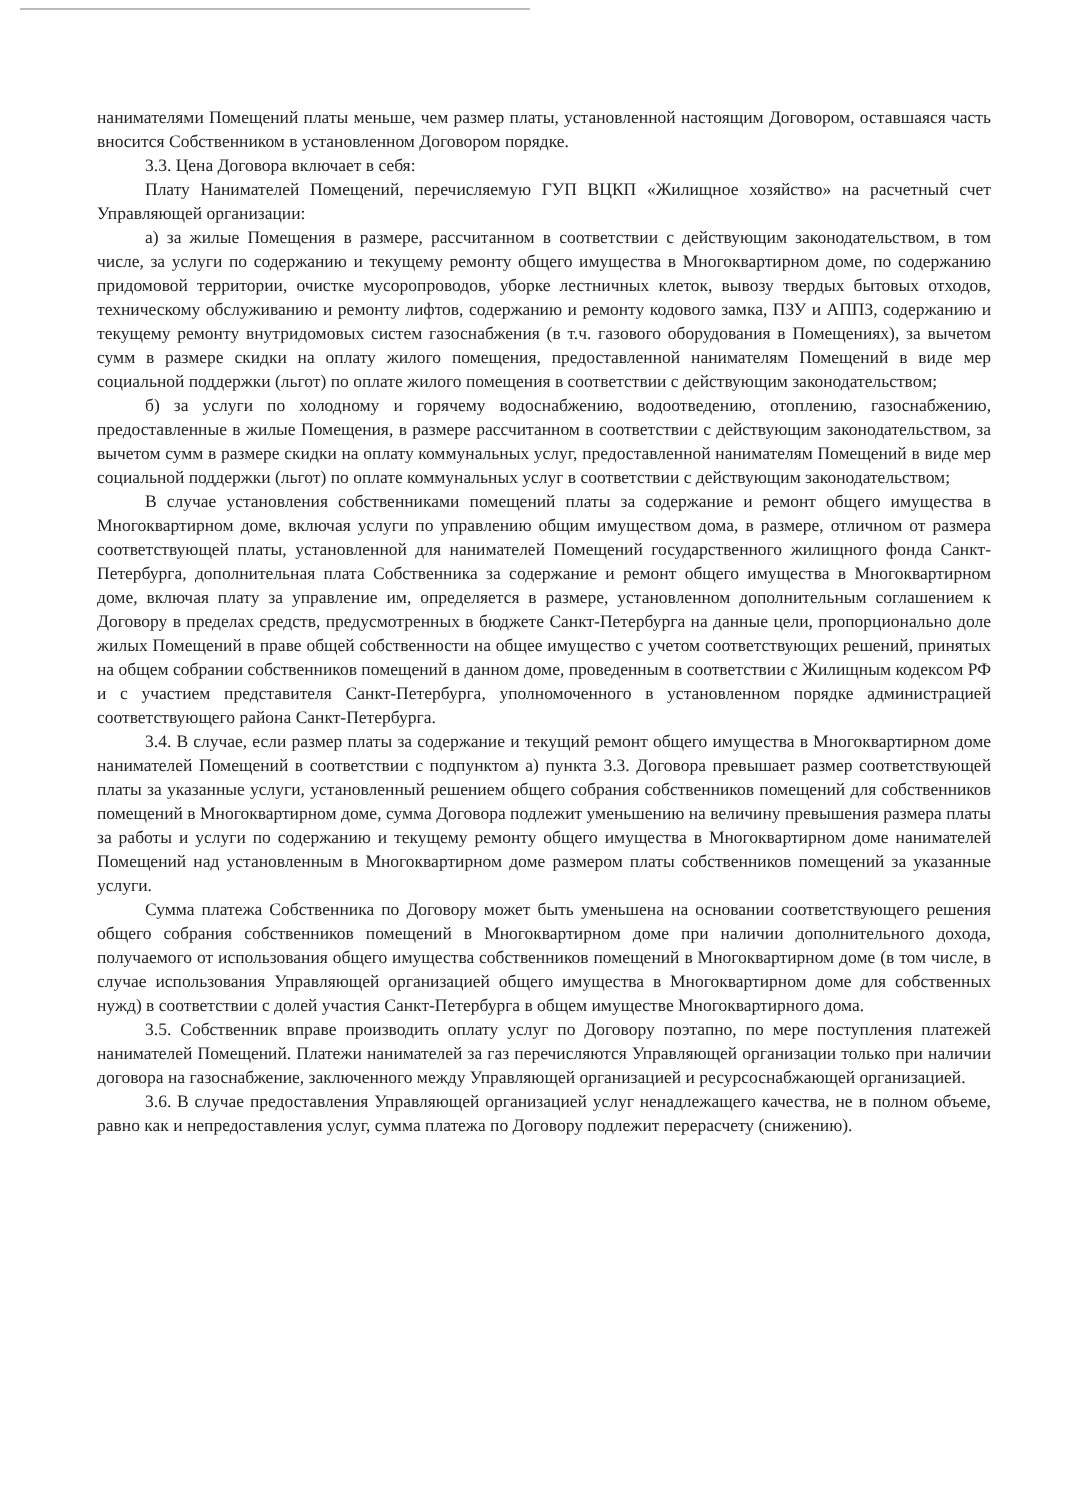нанимателями Помещений платы меньше, чем размер платы, установленной настоящим Договором, оставшаяся часть вносится Собственником в установленном Договором порядке.
3.3. Цена Договора включает в себя:
Плату Нанимателей Помещений, перечисляемую ГУП ВЦКП «Жилищное хозяйство» на расчетный счет Управляющей организации:
а) за жилые Помещения в размере, рассчитанном в соответствии с действующим законодательством, в том числе, за услуги по содержанию и текущему ремонту общего имущества в Многоквартирном доме, по содержанию придомовой территории, очистке мусоропроводов, уборке лестничных клеток, вывозу твердых бытовых отходов, техническому обслуживанию и ремонту лифтов, содержанию и ремонту кодового замка, ПЗУ и АППЗ, содержанию и текущему ремонту внутридомовых систем газоснабжения (в т.ч. газового оборудования в Помещениях), за вычетом сумм в размере скидки на оплату жилого помещения, предоставленной нанимателям Помещений в виде мер социальной поддержки (льгот) по оплате жилого помещения в соответствии с действующим законодательством;
б) за услуги по холодному и горячему водоснабжению, водоотведению, отоплению, газоснабжению, предоставленные в жилые Помещения, в размере рассчитанном в соответствии с действующим законодательством, за вычетом сумм в размере скидки на оплату коммунальных услуг, предоставленной нанимателям Помещений в виде мер социальной поддержки (льгот) по оплате коммунальных услуг в соответствии с действующим законодательством;
В случае установления собственниками помещений платы за содержание и ремонт общего имущества в Многоквартирном доме, включая услуги по управлению общим имуществом дома, в размере, отличном от размера соответствующей платы, установленной для нанимателей Помещений государственного жилищного фонда Санкт-Петербурга, дополнительная плата Собственника за содержание и ремонт общего имущества в Многоквартирном доме, включая плату за управление им, определяется в размере, установленном дополнительным соглашением к Договору в пределах средств, предусмотренных в бюджете Санкт-Петербурга на данные цели, пропорционально доле жилых Помещений в праве общей собственности на общее имущество с учетом соответствующих решений, принятых на общем собрании собственников помещений в данном доме, проведенным в соответствии с Жилищным кодексом РФ и с участием представителя Санкт-Петербурга, уполномоченного в установленном порядке администрацией соответствующего района Санкт-Петербурга.
3.4. В случае, если размер платы за содержание и текущий ремонт общего имущества в Многоквартирном доме нанимателей Помещений в соответствии с подпунктом а) пункта 3.3. Договора превышает размер соответствующей платы за указанные услуги, установленный решением общего собрания собственников помещений для собственников помещений в Многоквартирном доме, сумма Договора подлежит уменьшению на величину превышения размера платы за работы и услуги по содержанию и текущему ремонту общего имущества в Многоквартирном доме нанимателей Помещений над установленным в Многоквартирном доме размером платы собственников помещений за указанные услуги.
Сумма платежа Собственника по Договору может быть уменьшена на основании соответствующего решения общего собрания собственников помещений в Многоквартирном доме при наличии дополнительного дохода, получаемого от использования общего имущества собственников помещений в Многоквартирном доме (в том числе, в случае использования Управляющей организацией общего имущества в Многоквартирном доме для собственных нужд) в соответствии с долей участия Санкт-Петербурга в общем имуществе Многоквартирного дома.
3.5. Собственник вправе производить оплату услуг по Договору поэтапно, по мере поступления платежей нанимателей Помещений. Платежи нанимателей за газ перечисляются Управляющей организации только при наличии договора на газоснабжение, заключенного между Управляющей организацией и ресурсоснабжающей организацией.
3.6. В случае предоставления Управляющей организацией услуг ненадлежащего качества, не в полном объеме, равно как и непредоставления услуг, сумма платежа по Договору подлежит перерасчету (снижению).